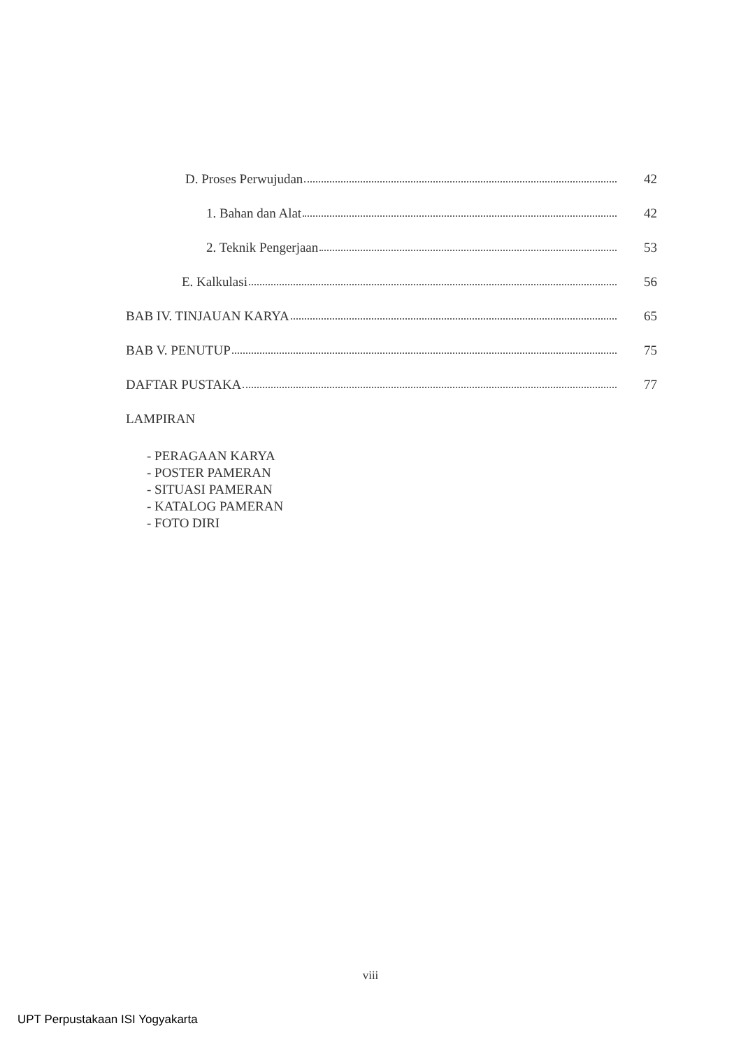D. Proses Perwujudan 42
1. Bahan dan Alat 42
2. Teknik Pengerjaan 53
E. Kalkulasi 56
BAB IV. TINJAUAN KARYA 65
BAB V. PENUTUP 75
DAFTAR PUSTAKA 77
LAMPIRAN
- PERAGAAN KARYA
- POSTER PAMERAN
- SITUASI PAMERAN
- KATALOG PAMERAN
- FOTO DIRI
viii
UPT Perpustakaan ISI Yogyakarta